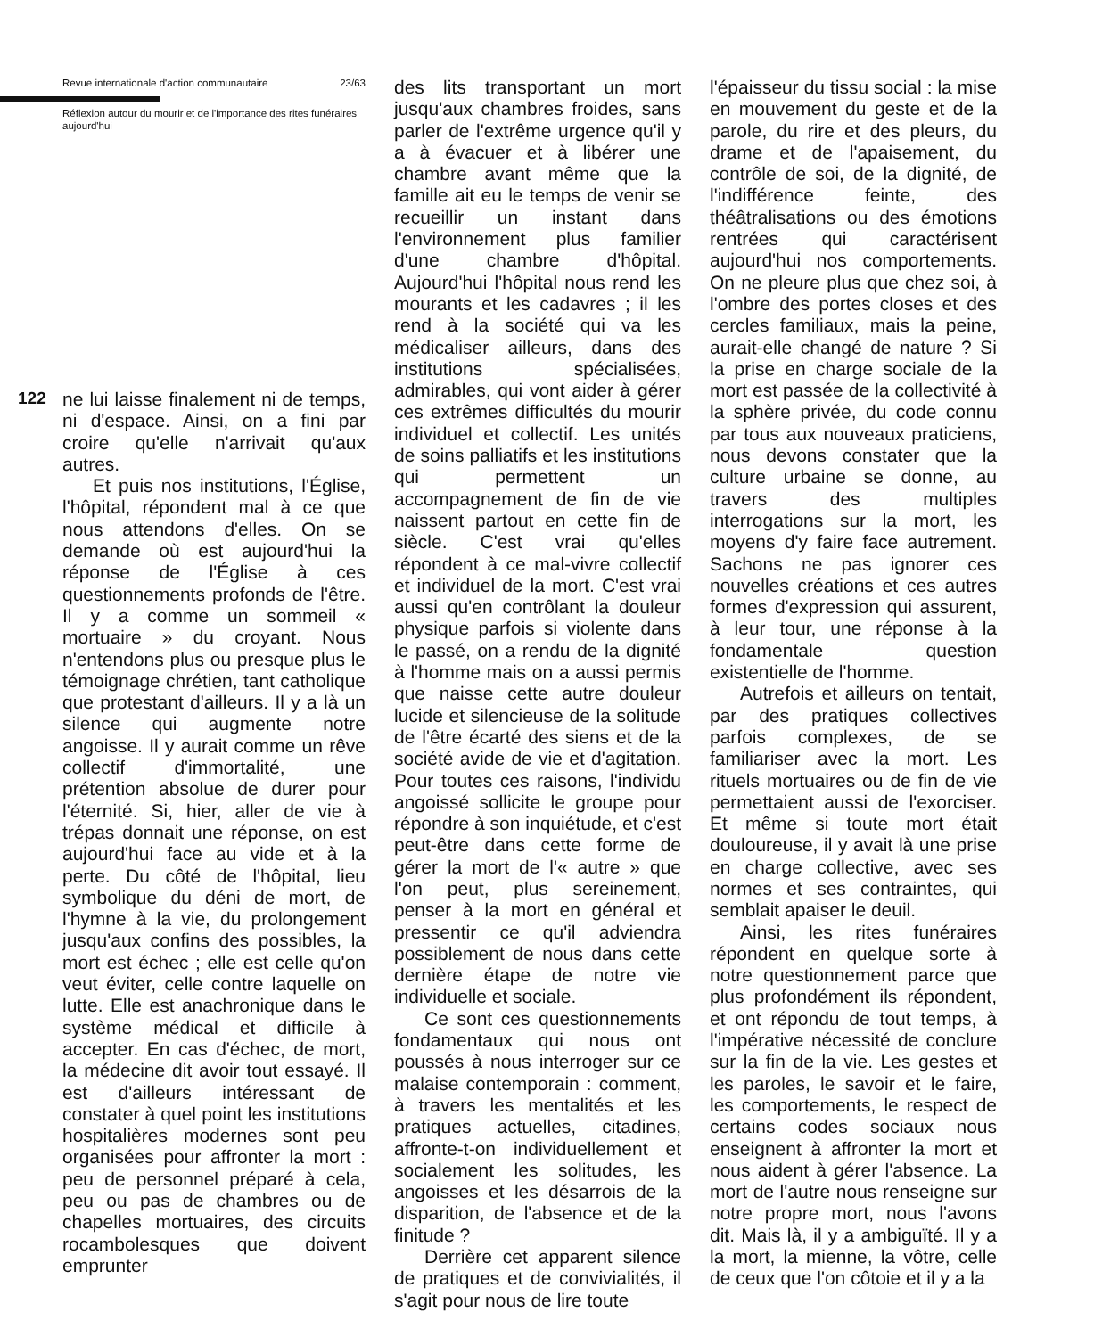Revue internationale d'action communautaire 23/63
Réflexion autour du mourir et de l'importance des rites funéraires aujourd'hui
122
ne lui laisse finalement ni de temps, ni d'espace. Ainsi, on a fini par croire qu'elle n'arrivait qu'aux autres.
Et puis nos institutions, l'Église, l'hôpital, répondent mal à ce que nous attendons d'elles. On se demande où est aujourd'hui la réponse de l'Église à ces questionnements profonds de l'être. Il y a comme un sommeil « mortuaire » du croyant. Nous n'entendons plus ou presque plus le témoignage chrétien, tant catholique que protestant d'ailleurs. Il y a là un silence qui augmente notre angoisse. Il y aurait comme un rêve collectif d'immortalité, une prétention absolue de durer pour l'éternité. Si, hier, aller de vie à trépas donnait une réponse, on est aujourd'hui face au vide et à la perte. Du côté de l'hôpital, lieu symbolique du déni de mort, de l'hymne à la vie, du prolongement jusqu'aux confins des possibles, la mort est échec ; elle est celle qu'on veut éviter, celle contre laquelle on lutte. Elle est anachronique dans le système médical et difficile à accepter. En cas d'échec, de mort, la médecine dit avoir tout essayé. Il est d'ailleurs intéressant de constater à quel point les institutions hospitalières modernes sont peu organisées pour affronter la mort : peu de personnel préparé à cela, peu ou pas de chambres ou de chapelles mortuaires, des circuits rocambolesques que doivent emprunter
des lits transportant un mort jusqu'aux chambres froides, sans parler de l'extrême urgence qu'il y a à évacuer et à libérer une chambre avant même que la famille ait eu le temps de venir se recueillir un instant dans l'environnement plus familier d'une chambre d'hôpital. Aujourd'hui l'hôpital nous rend les mourants et les cadavres ; il les rend à la société qui va les médicaliser ailleurs, dans des institutions spécialisées, admirables, qui vont aider à gérer ces extrêmes difficultés du mourir individuel et collectif. Les unités de soins palliatifs et les institutions qui permettent un accompagnement de fin de vie naissent partout en cette fin de siècle. C'est vrai qu'elles répondent à ce mal-vivre collectif et individuel de la mort. C'est vrai aussi qu'en contrôlant la douleur physique parfois si violente dans le passé, on a rendu de la dignité à l'homme mais on a aussi permis que naisse cette autre douleur lucide et silencieuse de la solitude de l'être écarté des siens et de la société avide de vie et d'agitation. Pour toutes ces raisons, l'individu angoissé sollicite le groupe pour répondre à son inquiétude, et c'est peut-être dans cette forme de gérer la mort de l'« autre » que l'on peut, plus sereinement, penser à la mort en général et pressentir ce qu'il adviendra possiblement de nous dans cette dernière étape de notre vie individuelle et sociale.
Ce sont ces questionnements fondamentaux qui nous ont poussés à nous interroger sur ce malaise contemporain : comment, à travers les mentalités et les pratiques actuelles, citadines, affronte-t-on individuellement et socialement les solitudes, les angoisses et les désarrois de la disparition, de l'absence et de la finitude ?
Derrière cet apparent silence de pratiques et de convivialités, il s'agit pour nous de lire toute
l'épaisseur du tissu social : la mise en mouvement du geste et de la parole, du rire et des pleurs, du drame et de l'apaisement, du contrôle de soi, de la dignité, de l'indifférence feinte, des théâtralisations ou des émotions rentrées qui caractérisent aujourd'hui nos comportements. On ne pleure plus que chez soi, à l'ombre des portes closes et des cercles familiaux, mais la peine, aurait-elle changé de nature ? Si la prise en charge sociale de la mort est passée de la collectivité à la sphère privée, du code connu par tous aux nouveaux praticiens, nous devons constater que la culture urbaine se donne, au travers des multiples interrogations sur la mort, les moyens d'y faire face autrement. Sachons ne pas ignorer ces nouvelles créations et ces autres formes d'expression qui assurent, à leur tour, une réponse à la fondamentale question existentielle de l'homme.
Autrefois et ailleurs on tentait, par des pratiques collectives parfois complexes, de se familiariser avec la mort. Les rituels mortuaires ou de fin de vie permettaient aussi de l'exorciser. Et même si toute mort était douloureuse, il y avait là une prise en charge collective, avec ses normes et ses contraintes, qui semblait apaiser le deuil.
Ainsi, les rites funéraires répondent en quelque sorte à notre questionnement parce que plus profondément ils répondent, et ont répondu de tout temps, à l'impérative nécessité de conclure sur la fin de la vie. Les gestes et les paroles, le savoir et le faire, les comportements, le respect de certains codes sociaux nous enseignent à affronter la mort et nous aident à gérer l'absence. La mort de l'autre nous renseigne sur notre propre mort, nous l'avons dit. Mais là, il y a ambiguïté. Il y a la mort, la mienne, la vôtre, celle de ceux que l'on côtoie et il y a la